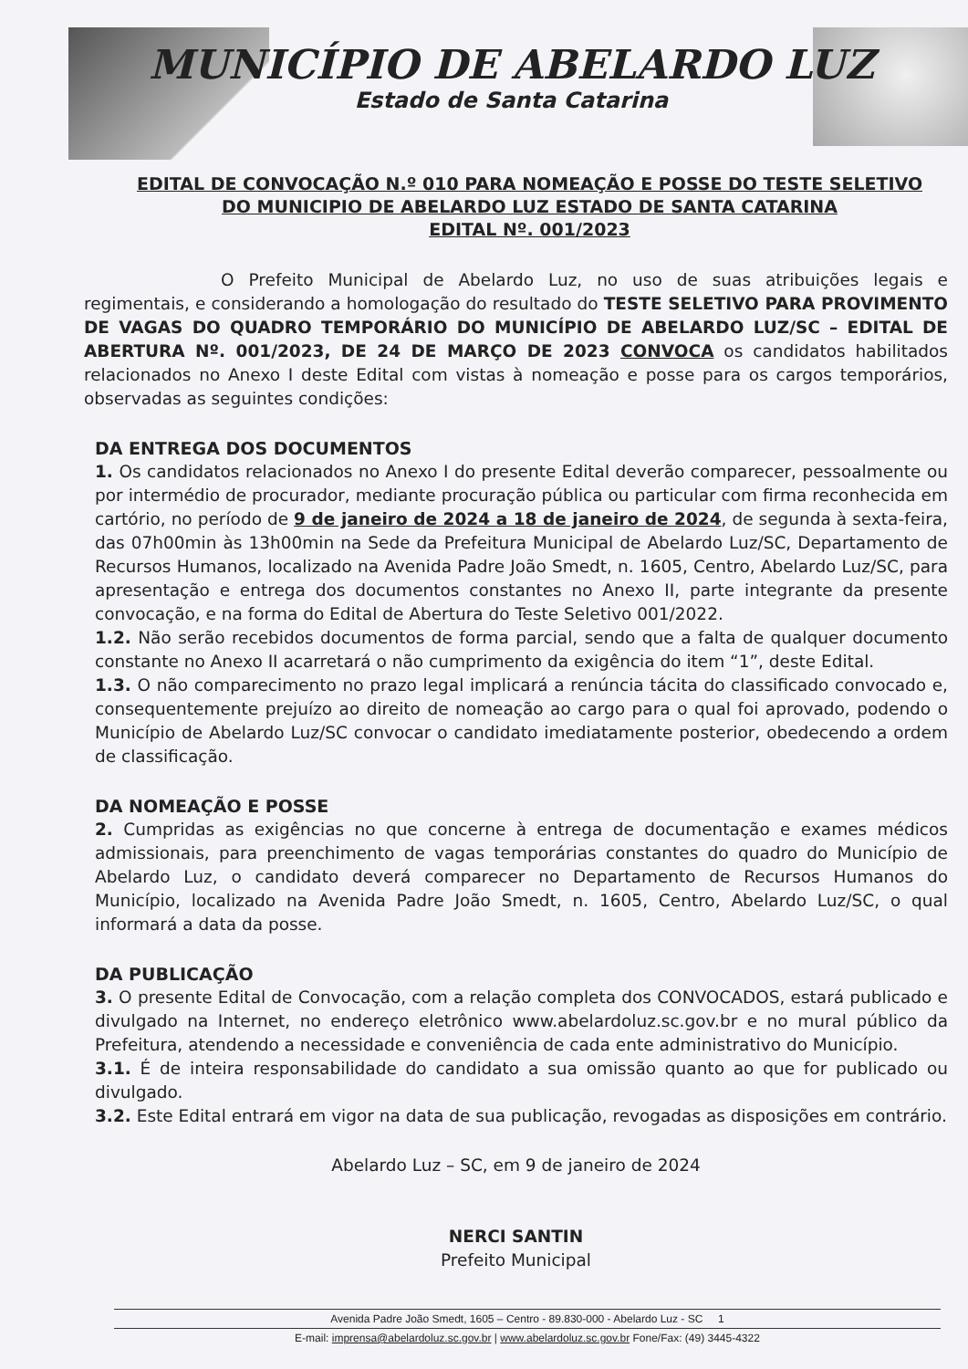MUNICÍPIO DE ABELARDO LUZ
Estado de Santa Catarina
EDITAL DE CONVOCAÇÃO N.º 010 PARA NOMEAÇÃO E POSSE DO TESTE SELETIVO
DO MUNICIPIO DE ABELARDO LUZ ESTADO DE SANTA CATARINA
EDITAL Nº. 001/2023
O Prefeito Municipal de Abelardo Luz, no uso de suas atribuições legais e regimentais, e considerando a homologação do resultado do TESTE SELETIVO PARA PROVIMENTO DE VAGAS DO QUADRO TEMPORÁRIO DO MUNICÍPIO DE ABELARDO LUZ/SC – EDITAL DE ABERTURA Nº. 001/2023, DE 24 DE MARÇO DE 2023 CONVOCA os candidatos habilitados relacionados no Anexo I deste Edital com vistas à nomeação e posse para os cargos temporários, observadas as seguintes condições:
DA ENTREGA DOS DOCUMENTOS
1. Os candidatos relacionados no Anexo I do presente Edital deverão comparecer, pessoalmente ou por intermédio de procurador, mediante procuração pública ou particular com firma reconhecida em cartório, no período de 9 de janeiro de 2024 a 18 de janeiro de 2024, de segunda à sexta-feira, das 07h00min às 13h00min na Sede da Prefeitura Municipal de Abelardo Luz/SC, Departamento de Recursos Humanos, localizado na Avenida Padre João Smedt, n. 1605, Centro, Abelardo Luz/SC, para apresentação e entrega dos documentos constantes no Anexo II, parte integrante da presente convocação, e na forma do Edital de Abertura do Teste Seletivo 001/2022.
1.2. Não serão recebidos documentos de forma parcial, sendo que a falta de qualquer documento constante no Anexo II acarretará o não cumprimento da exigência do item “1”, deste Edital.
1.3. O não comparecimento no prazo legal implicará a renúncia tácita do classificado convocado e, consequentemente prejuízo ao direito de nomeação ao cargo para o qual foi aprovado, podendo o Município de Abelardo Luz/SC convocar o candidato imediatamente posterior, obedecendo a ordem de classificação.
DA NOMEAÇÃO E POSSE
2. Cumpridas as exigências no que concerne à entrega de documentação e exames médicos admissionais, para preenchimento de vagas temporárias constantes do quadro do Município de Abelardo Luz, o candidato deverá comparecer no Departamento de Recursos Humanos do Município, localizado na Avenida Padre João Smedt, n. 1605, Centro, Abelardo Luz/SC, o qual informará a data da posse.
DA PUBLICAÇÃO
3. O presente Edital de Convocação, com a relação completa dos CONVOCADOS, estará publicado e divulgado na Internet, no endereço eletrônico www.abelardoluz.sc.gov.br e no mural público da Prefeitura, atendendo a necessidade e conveniência de cada ente administrativo do Município.
3.1. É de inteira responsabilidade do candidato a sua omissão quanto ao que for publicado ou divulgado.
3.2. Este Edital entrará em vigor na data de sua publicação, revogadas as disposições em contrário.
Abelardo Luz – SC, em 9 de janeiro de 2024
NERCI SANTIN
Prefeito Municipal
Avenida Padre João Smedt, 1605 – Centro - 89.830-000 - Abelardo Luz - SC 1
E-mail: imprensa@abelardoluz.sc.gov.br | www.abelardoluz.sc.gov.br Fone/Fax: (49) 3445-4322